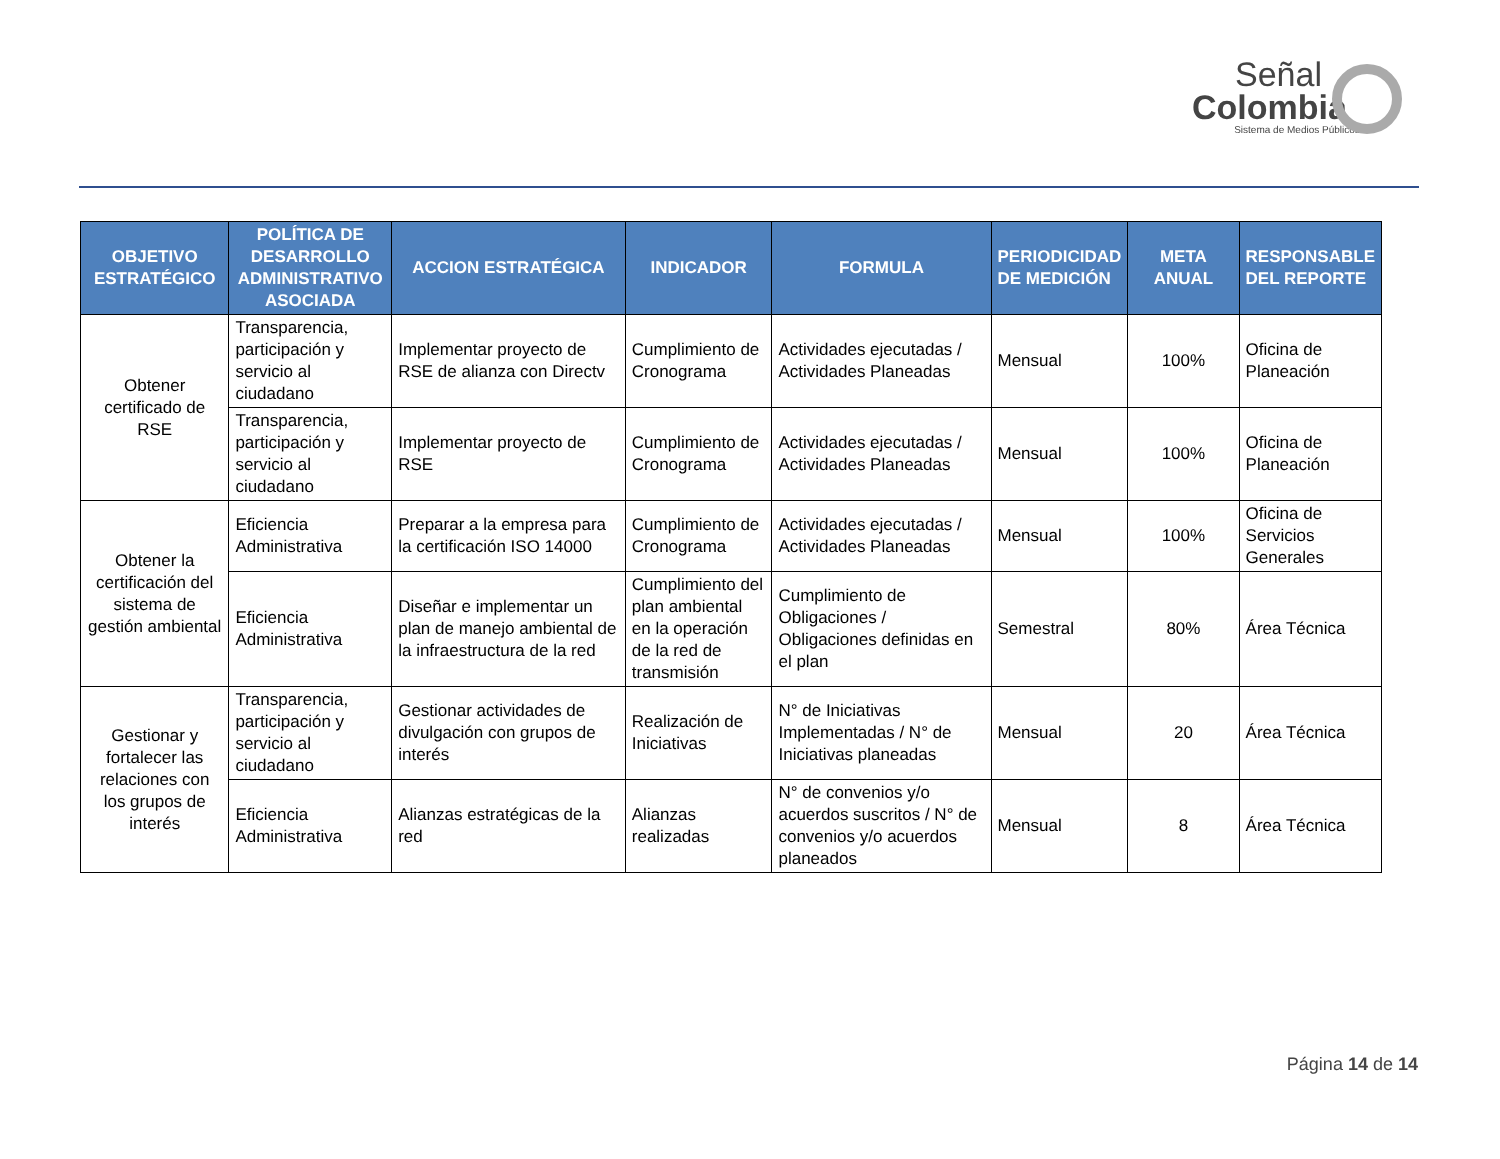Señal
Colombia
Sistema de Medios Públicos
| OBJETIVO ESTRATÉGICO | POLÍTICA DE DESARROLLO ADMINISTRATIVO ASOCIADA | ACCION ESTRATÉGICA | INDICADOR | FORMULA | PERIODICIDAD DE MEDICIÓN | META ANUAL | RESPONSABLE DEL REPORTE |
| --- | --- | --- | --- | --- | --- | --- | --- |
| Obtener certificado de RSE | Transparencia, participación y servicio al ciudadano | Implementar proyecto de RSE de alianza con Directv | Cumplimiento de Cronograma | Actividades ejecutadas / Actividades Planeadas | Mensual | 100% | Oficina de Planeación |
| | Transparencia, participación y servicio al ciudadano | Implementar proyecto de RSE | Cumplimiento de Cronograma | Actividades ejecutadas / Actividades Planeadas | Mensual | 100% | Oficina de Planeación |
| Obtener la certificación del sistema de gestión ambiental | Eficiencia Administrativa | Preparar a la empresa para la certificación ISO 14000 | Cumplimiento de Cronograma | Actividades ejecutadas / Actividades Planeadas | Mensual | 100% | Oficina de Servicios Generales |
| | Eficiencia Administrativa | Diseñar e implementar un plan de manejo ambiental de la infraestructura de la red | Cumplimiento del plan ambiental en la operación de la red de transmisión | Cumplimiento de Obligaciones / Obligaciones definidas en el plan | Semestral | 80% | Área Técnica |
| Gestionar y fortalecer las relaciones con los grupos de interés | Transparencia, participación y servicio al ciudadano | Gestionar actividades de divulgación con grupos de interés | Realización de Iniciativas | N° de Iniciativas Implementadas / N° de Iniciativas planeadas | Mensual | 20 | Área Técnica |
| | Eficiencia Administrativa | Alianzas estratégicas de la red | Alianzas realizadas | N° de convenios y/o acuerdos suscritos / N° de convenios y/o acuerdos planeados | Mensual | 8 | Área Técnica |
Página 14 de 14